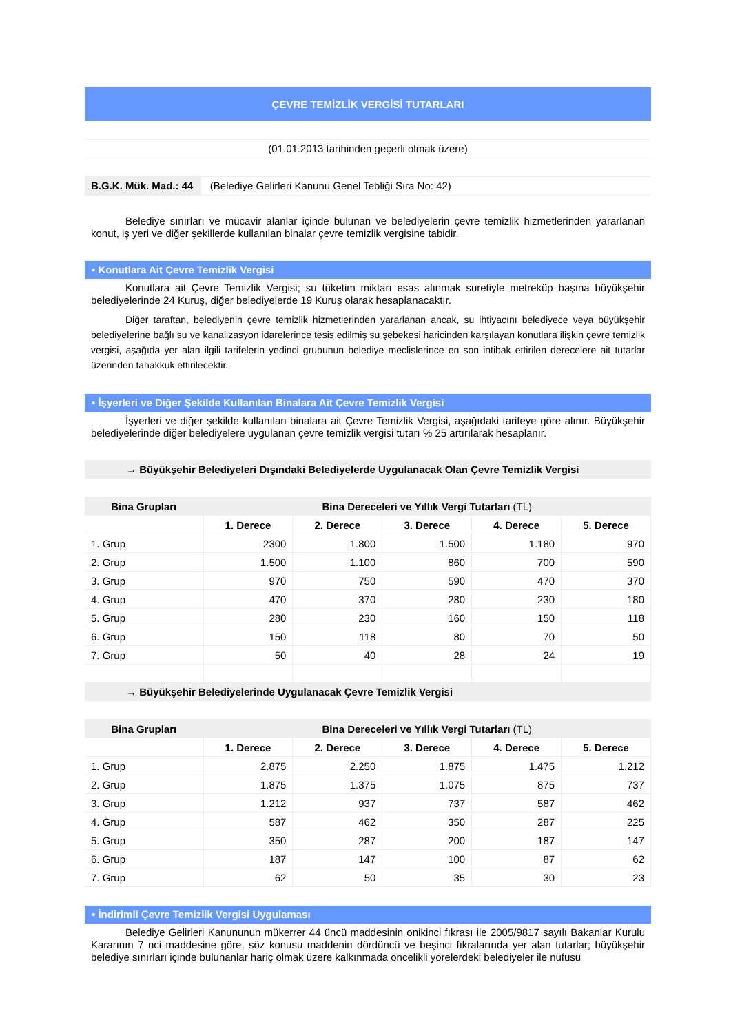ÇEVRE TEMİZLİK VERGİSİ TUTARLARI
(01.01.2013 tarihinden geçerli olmak üzere)
B.G.K. Mük. Mad.: 44 (Belediye Gelirleri Kanunu Genel Tebliği Sıra No: 42)
Belediye sınırları ve mücavir alanlar içinde bulunan ve belediyelerin çevre temizlik hizmetlerinden yararlanan konut, iş yeri ve diğer şekillerde kullanılan binalar çevre temizlik vergisine tabidir.
• Konutlara Ait Çevre Temizlik Vergisi
Konutlara ait Çevre Temizlik Vergisi; su tüketim miktarı esas alınmak suretiyle metreküp başına büyükşehir belediyelerinde 24 Kuruş, diğer belediyelerde 19 Kuruş olarak hesaplanacaktır.
Diğer taraftan, belediyenin çevre temizlik hizmetlerinden yararlanan ancak, su ihtiyacını belediyece veya büyükşehir belediyelerine bağlı su ve kanalizasyon idarelerince tesis edilmiş su şebekesi haricinden karşılayan konutlara ilişkin çevre temizlik vergisi, aşağıda yer alan ilgili tarifelerin yedinci grubunun belediye meclislerince en son intibak ettirilen derecelere ait tutarlar üzerinden tahakkuk ettirilecektir.
• İşyerleri ve Diğer Şekilde Kullanılan Binalara Ait Çevre Temizlik Vergisi
İşyerleri ve diğer şekilde kullanılan binalara ait Çevre Temizlik Vergisi, aşağıdaki tarifeye göre alınır. Büyükşehir belediyelerinde diğer belediyelere uygulanan çevre temizlik vergisi tutarı % 25 artırılarak hesaplanır.
→ Büyükşehir Belediyeleri Dışındaki Belediyelerde Uygulanacak Olan Çevre Temizlik Vergisi
| Bina Grupları | Bina Dereceleri ve Yıllık Vergi Tutarları (TL) | | | | |
| --- | --- | --- | --- | --- | --- |
| | 1. Derece | 2. Derece | 3. Derece | 4. Derece | 5. Derece |
| 1. Grup | 2300 | 1.800 | 1.500 | 1.180 | 970 |
| 2. Grup | 1.500 | 1.100 | 860 | 700 | 590 |
| 3. Grup | 970 | 750 | 590 | 470 | 370 |
| 4. Grup | 470 | 370 | 280 | 230 | 180 |
| 5. Grup | 280 | 230 | 160 | 150 | 118 |
| 6. Grup | 150 | 118 | 80 | 70 | 50 |
| 7. Grup | 50 | 40 | 28 | 24 | 19 |
→ Büyükşehir Belediyelerinde Uygulanacak Çevre Temizlik Vergisi
| Bina Grupları | Bina Dereceleri ve Yıllık Vergi Tutarları (TL) | | | | |
| --- | --- | --- | --- | --- | --- |
| | 1. Derece | 2. Derece | 3. Derece | 4. Derece | 5. Derece |
| 1. Grup | 2.875 | 2.250 | 1.875 | 1.475 | 1.212 |
| 2. Grup | 1.875 | 1.375 | 1.075 | 875 | 737 |
| 3. Grup | 1.212 | 937 | 737 | 587 | 462 |
| 4. Grup | 587 | 462 | 350 | 287 | 225 |
| 5. Grup | 350 | 287 | 200 | 187 | 147 |
| 6. Grup | 187 | 147 | 100 | 87 | 62 |
| 7. Grup | 62 | 50 | 35 | 30 | 23 |
• İndirimli Çevre Temizlik Vergisi Uygulaması
Belediye Gelirleri Kanununun mükerrer 44 üncü maddesinin onikinci fıkrası ile 2005/9817 sayılı Bakanlar Kurulu Kararının 7 nci maddesine göre, söz konusu maddenin dördüncü ve beşinci fıkralarında yer alan tutarlar; büyükşehir belediye sınırları içinde bulunanlar hariç olmak üzere kalkınmada öncelikli yörelerdeki belediyeler ile nüfusu